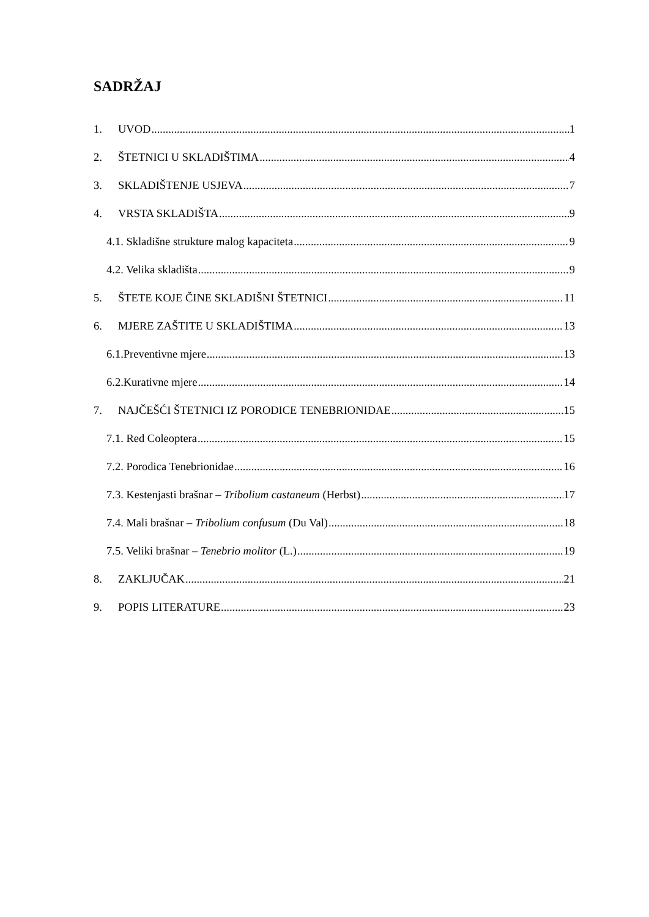SADRŽAJ
1. UVOD 1
2. ŠTETNICI U SKLADIŠTIMA 4
3. SKLADIŠTENJE USJEVA 7
4. VRSTA SKLADIŠTA 9
4.1. Skladišne strukture malog kapaciteta 9
4.2. Velika skladišta 9
5. ŠTETE KOJE ČINE SKLADIŠNI ŠTETNICI 11
6. MJERE ZAŠTITE U SKLADIŠTIMA 13
6.1.Preventivne mjere 13
6.2.Kurativne mjere 14
7. NAJČEŠĆI ŠTETNICI IZ PORODICE TENEBRIONIDAE 15
7.1. Red Coleoptera 15
7.2. Porodica Tenebrionidae 16
7.3. Kestenjasti brašnar – Tribolium castaneum (Herbst) 17
7.4. Mali brašnar – Tribolium confusum (Du Val) 18
7.5. Veliki brašnar – Tenebrio molitor (L.) 19
8. ZAKLJUČAK 21
9. POPIS LITERATURE 23